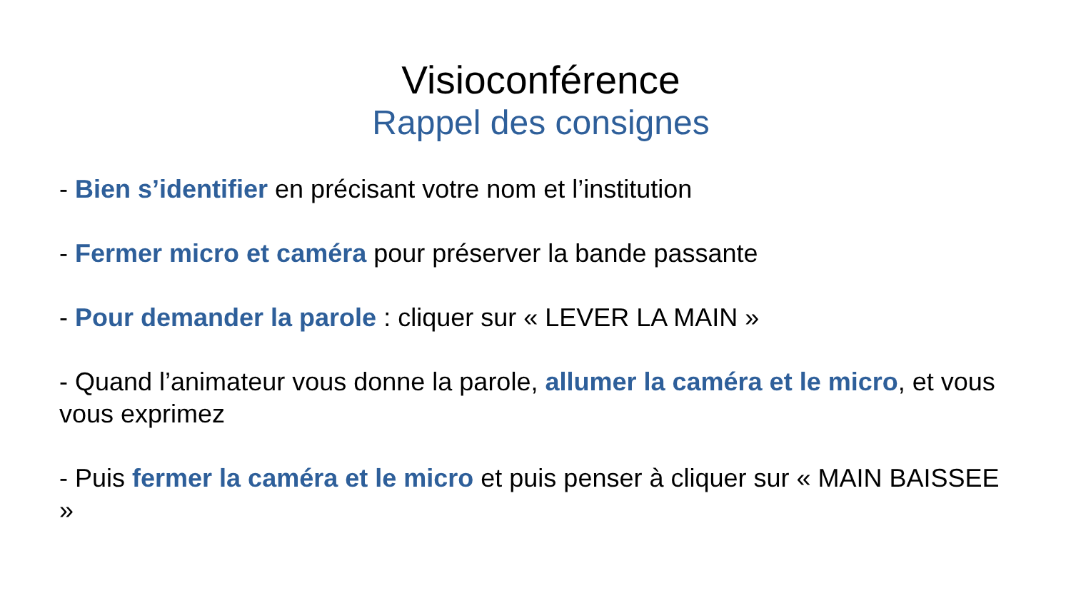Visioconférence
Rappel des consignes
- Bien s’identifier en précisant votre nom et l’institution
- Fermer micro et caméra pour préserver la bande passante
- Pour demander la parole : cliquer sur « LEVER LA MAIN »
- Quand l’animateur vous donne la parole, allumer la caméra et le micro, et vous vous exprimez
- Puis fermer la caméra et le micro et puis penser à cliquer sur « MAIN BAISSEE »